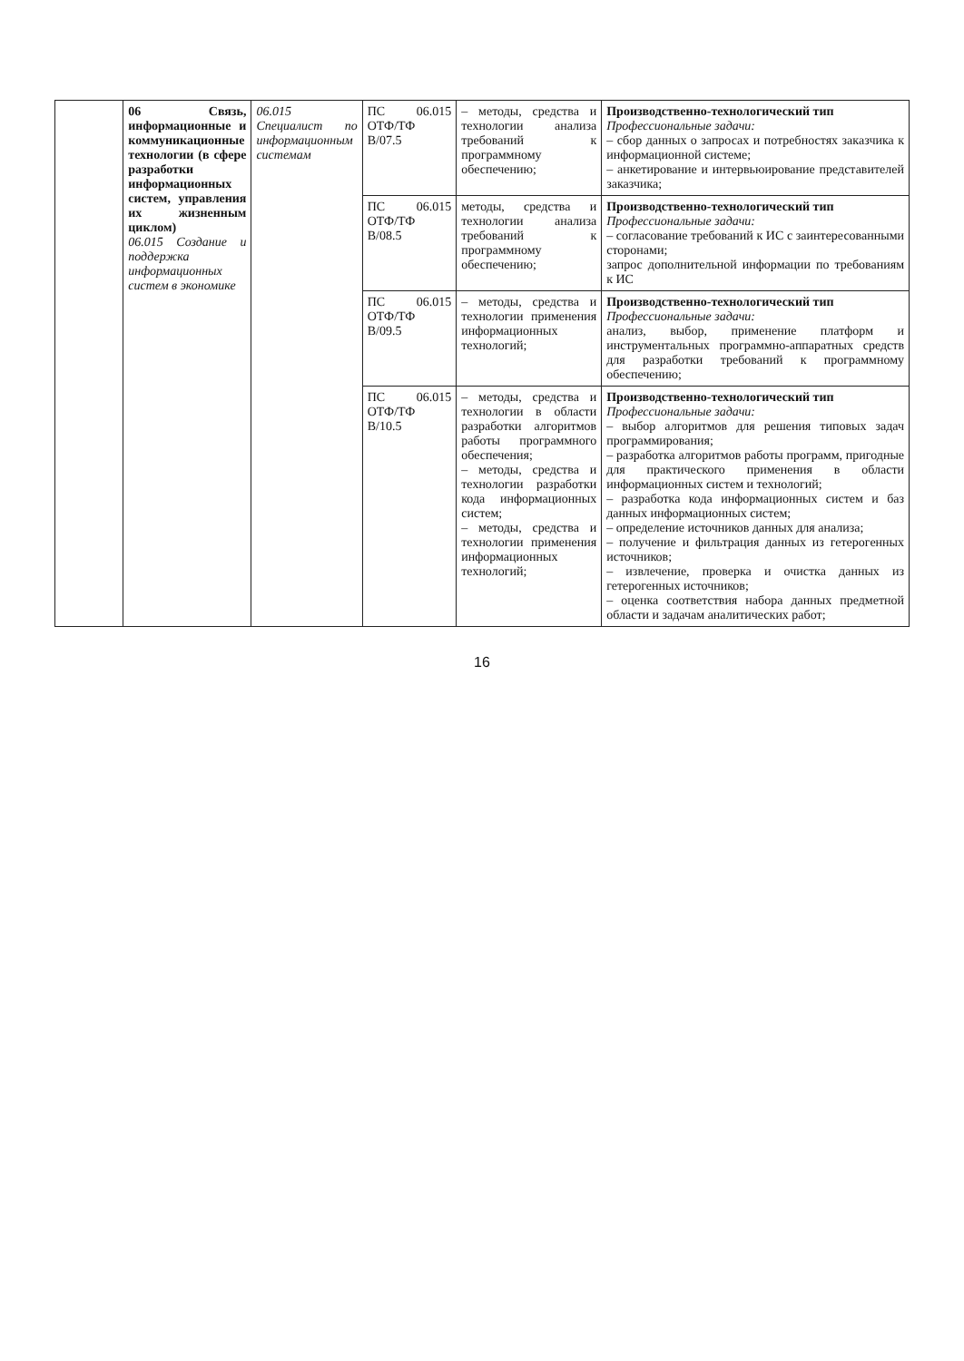| | 06 Связь, информационные и коммуникационные технологии (в сфере разработки информационных систем, управления их жизненным циклом) 06.015 Создание и поддержка информационных систем в экономике | 06.015 Специалист по информационным системам | ПС 06.015 ОТФ/ТФ B/07.5 | – методы, средства и технологии анализа требований к программному обеспечению; | Производственно-технологический тип Профессиональные задачи: – сбор данных о запросах и потребностях заказчика к информационной системе; – анкетирование и интервьюирование представителей заказчика; |
| | | | ПС 06.015 ОТФ/ТФ B/08.5 | методы, средства и технологии анализа требований к программному обеспечению; | Производственно-технологический тип Профессиональные задачи: – согласование требований к ИС с заинтересованными сторонами; запрос дополнительной информации по требованиям к ИС |
| | | | ПС 06.015 ОТФ/ТФ B/09.5 | – методы, средства и технологии применения информационных технологий; | Производственно-технологический тип Профессиональные задачи: анализ, выбор, применение платформ и инструментальных программно-аппаратных средств для разработки требований к программному обеспечению; |
| | | | ПС 06.015 ОТФ/ТФ B/10.5 | – методы, средства и технологии в области разработки алгоритмов работы программного обеспечения; – методы, средства и технологии разработки кода информационных систем; – методы, средства и технологии применения информационных технологий; | Производственно-технологический тип Профессиональные задачи: – выбор алгоритмов для решения типовых задач программирования; – разработка алгоритмов работы программ, пригодные для практического применения в области информационных систем и технологий; – разработка кода информационных систем и баз данных информационных систем; – определение источников данных для анализа; – получение и фильтрация данных из гетерогенных источников; – извлечение, проверка и очистка данных из гетерогенных источников; – оценка соответствия набора данных предметной области и задачам аналитических работ; |
16